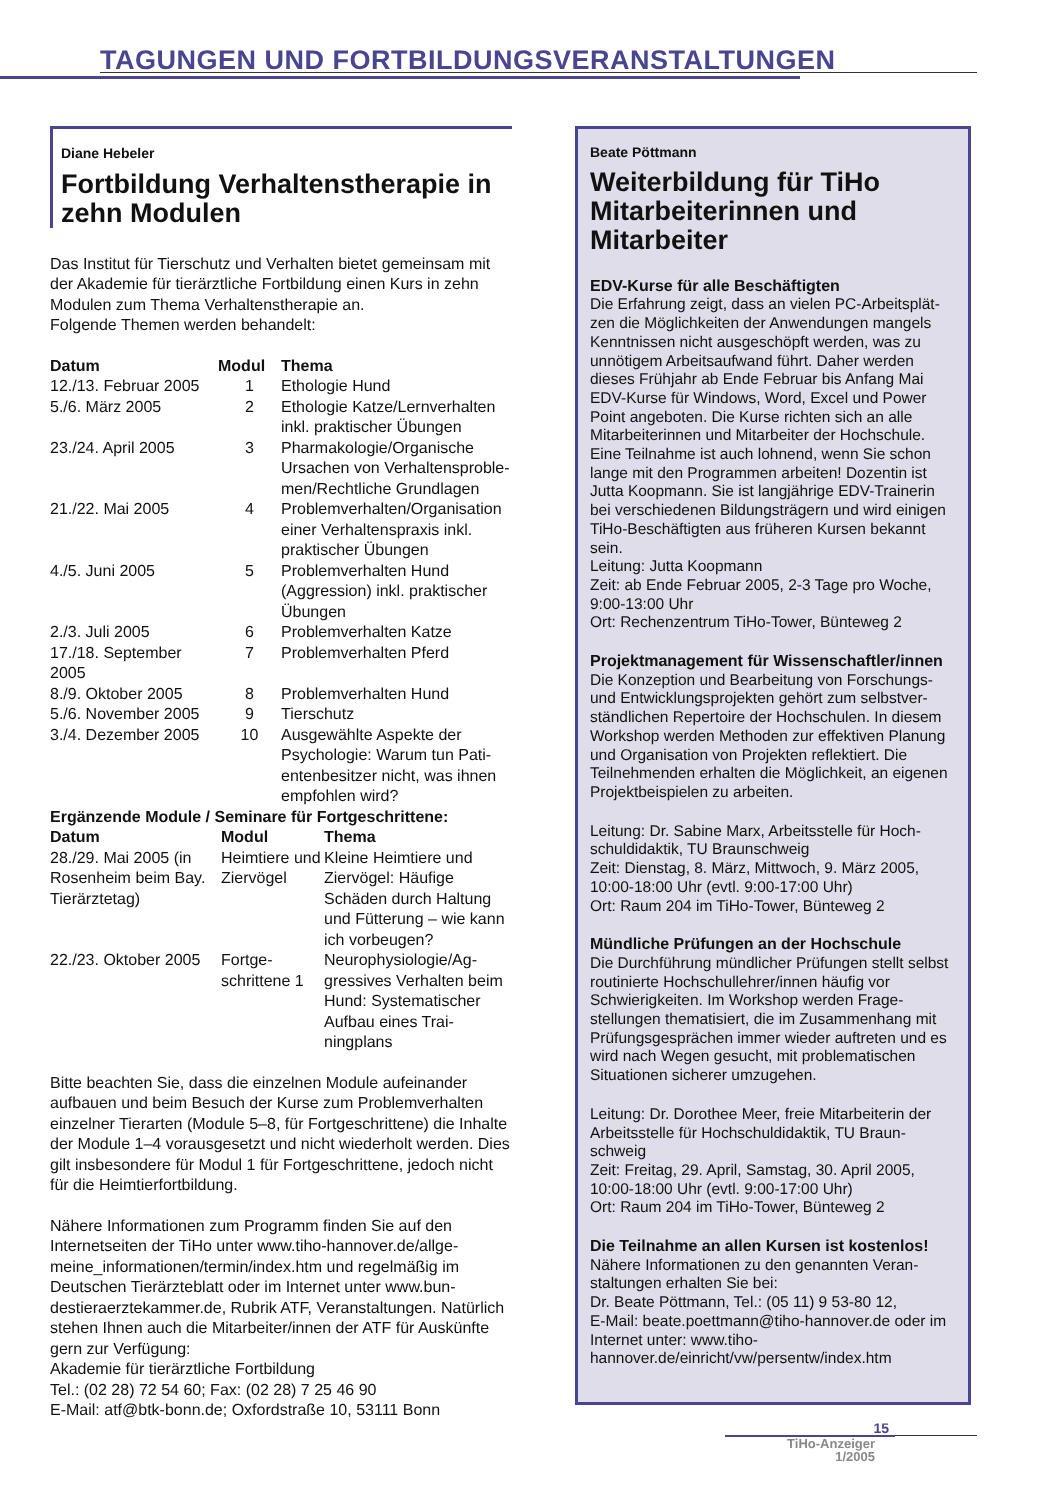TAGUNGEN UND FORTBILDUNGSVERANSTALTUNGEN
Diane Hebeler
Fortbildung Verhaltenstherapie in zehn Modulen
Das Institut für Tierschutz und Verhalten bietet gemeinsam mit der Akademie für tierärztliche Fortbildung einen Kurs in zehn Modulen zum Thema Verhaltenstherapie an.
Folgende Themen werden behandelt:
| Datum | Modul | Thema |
| --- | --- | --- |
| 12./13. Februar 2005 | 1 | Ethologie Hund |
| 5./6. März 2005 | 2 | Ethologie Katze/Lernverhal­ten inkl. praktischer Übungen |
| 23./24. April 2005 | 3 | Pharmakologie/Organische Ursachen von Verhaltensproble­men/Rechtliche Grundlagen |
| 21./22. Mai 2005 | 4 | Problemverhalten/Organisati­on einer Verhaltenspraxis inkl. praktischer Übungen |
| 4./5. Juni 2005 | 5 | Problemverhalten Hund (Aggression) inkl. praktischer Übungen |
| 2./3. Juli 2005 | 6 | Problemverhalten Katze |
| 17./18. September 2005 | 7 | Problemverhalten Pferd |
| 8./9. Oktober 2005 | 8 | Problemverhalten Hund |
| 5./6. November 2005 | 9 | Tierschutz |
| 3./4. Dezember 2005 | 10 | Ausgewählte Aspekte der Psychologie: Warum tun Pati­entenbesitzer nicht, was ihnen empfohlen wird? |
Ergänzende Module / Seminare für Fortgeschrittene:
| Datum | Modul | Thema |
| --- | --- | --- |
| 28./29. Mai 2005 (in Rosenheim beim Bay. Tierärztetag) | Heimtiere und Ziervögel | Kleine Heimtiere und Ziervögel: Häufige Schäden durch Haltung und Fütterung – wie kann ich vorbeugen? |
| 22./23. Oktober 2005 | Fortge­schrittene 1 | Neurophysiologie/Ag­gressives Verhalten beim Hund: Systemati­scher Aufbau eines Trai­ningplans |
Bitte beachten Sie, dass die einzelnen Module aufeinander aufbauen und beim Besuch der Kurse zum Problemverhalten einzelner Tierarten (Module 5–8, für Fortgeschrittene) die Inhalte der Module 1–4 vorausgesetzt und nicht wiederholt werden. Dies gilt insbesondere für Modul 1 für Fortgeschrittene, jedoch nicht für die Heimtierfortbildung.
Nähere Informationen zum Programm finden Sie auf den Internetseiten der TiHo unter www.tiho-hannover.de/allge­meine_informationen/termin/index.htm und regelmäßig im Deutschen Tierärzteblatt oder im Internet unter www.bun­destieraerztekammer.de, Rubrik ATF, Veranstaltungen. Natürlich stehen Ihnen auch die Mitarbeiter/innen der ATF für Auskünfte gern zur Verfügung:
Akademie für tierärztliche Fortbildung
Tel.: (02 28) 72 54 60; Fax: (02 28) 7 25 46 90
E-Mail: atf@btk-bonn.de; Oxfordstraße 10, 53111 Bonn
Beate Pöttmann
Weiterbildung für TiHo Mitarbeiterinnen und Mitarbeiter
EDV-Kurse für alle Beschäftigten
Die Erfahrung zeigt, dass an vielen PC-Arbeitsplät­zen die Möglichkeiten der Anwendungen mangels Kenntnissen nicht ausgeschöpft werden, was zu unnötigem Arbeitsaufwand führt. Daher werden dieses Frühjahr ab Ende Februar bis Anfang Mai EDV-Kurse für Windows, Word, Excel und Power Point angeboten. Die Kurse richten sich an alle Mitarbeiterinnen und Mitarbeiter der Hochschule. Eine Teilnahme ist auch lohnend, wenn Sie schon lange mit den Programmen arbeiten! Dozentin ist Jutta Koopmann. Sie ist langjährige EDV-Trai­nerin bei verschiedenen Bildungsträgern und wird einigen TiHo-Beschäftigten aus früheren Kursen bekannt sein.
Leitung: Jutta Koopmann
Zeit: ab Ende Februar 2005, 2-3 Tage pro Woche, 9:00-13:00 Uhr
Ort: Rechenzentrum TiHo-Tower, Bünteweg 2
Projektmanagement für Wissenschaftler/innen
Die Konzeption und Bearbeitung von Forschungs- und Entwicklungsprojekten gehört zum selbstver­ständlichen Repertoire der Hochschulen. In die­sem Workshop werden Methoden zur effektiven Planung und Organisation von Projekten reflek­tiert. Die Teilnehmenden erhalten die Möglichkeit, an eigenen Projektbeispielen zu arbeiten.
Leitung: Dr. Sabine Marx, Arbeitsstelle für Hoch­schuldidaktik, TU Braunschweig
Zeit: Dienstag, 8. März, Mittwoch, 9. März 2005, 10:00-18:00 Uhr (evtl. 9:00-17:00 Uhr)
Ort: Raum 204 im TiHo-Tower, Bünteweg 2
Mündliche Prüfungen an der Hochschule
Die Durchführung mündlicher Prüfungen stellt selbst routinierte Hochschullehrer/innen häufig vor Schwierigkeiten. Im Workshop werden Frage­stellungen thematisiert, die im Zusammenhang mit Prüfungsgesprächen immer wieder auftreten und es wird nach Wegen gesucht, mit problemati­schen Situationen sicherer umzugehen.
Leitung: Dr. Dorothee Meer, freie Mitarbeiterin der Arbeitsstelle für Hochschuldidaktik, TU Braun­schweig
Zeit: Freitag, 29. April, Samstag, 30. April 2005, 10:00-18:00 Uhr (evtl. 9:00-17:00 Uhr)
Ort: Raum 204 im TiHo-Tower, Bünteweg 2
Die Teilnahme an allen Kursen ist kostenlos!
Nähere Informationen zu den genannten Veran­staltungen erhalten Sie bei:
Dr. Beate Pöttmann, Tel.: (05 11) 9 53-80 12,
E-Mail: beate.poettmann@tiho-hannover.de oder im Internet unter: www.tiho-hannover.de/einricht/vw/persentw/index.htm
15
TiHo-Anzeiger
1/2005